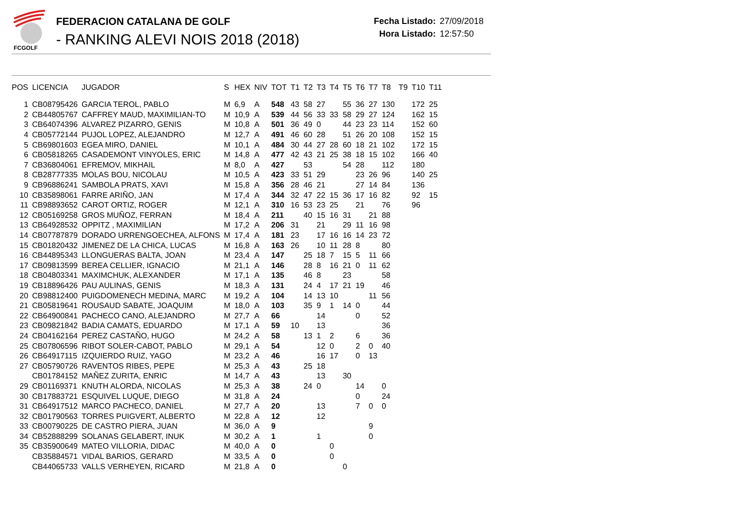FCGOLF
FEDERACION CATALANA DE GOLF
- RANKING ALEVI NOIS 2018 (2018)
Fecha Listado: 27/09/2018
Hora Listado: 12:57:50
| POS | LICENCIA | JUGADOR | S | HEX | NIV | TOT | T1 | T2 | T3 | T4 | T5 | T6 | T7 | T8 | T9 | T10 | T11 |
| --- | --- | --- | --- | --- | --- | --- | --- | --- | --- | --- | --- | --- | --- | --- | --- | --- | --- |
| 1 | CB08795426 | GARCIA TEROL, PABLO | M | 6,9 | A | 548 | 43 | 58 | 27 | | 55 | 36 | 27 | 130 | | 172 | 25 |
| 2 | CB44805767 | CAFFREY MAUD, MAXIMILIAN-TO | M | 10,9 | A | 539 | 44 | 56 | 33 | 33 | 58 | 29 | 27 | 124 | | 162 | 15 |
| 3 | CB64074396 | ALVAREZ PIZARRO, GENIS | M | 10,8 | A | 501 | 36 | 49 | 0 | | 44 | 23 | 23 | 114 | | 152 | 60 |
| 4 | CB05772144 | PUJOL LOPEZ, ALEJANDRO | M | 12,7 | A | 491 | 46 | 60 | 28 | | 51 | 26 | 20 | 108 | | 152 | 15 |
| 5 | CB69801603 | EGEA MIRO, DANIEL | M | 10,1 | A | 484 | 30 | 44 | 27 | 28 | 60 | 18 | 21 | 102 | | 172 | 15 |
| 6 | CB05818265 | CASADEMONT VINYOLES, ERIC | M | 14,8 | A | 477 | 42 | 43 | 21 | 25 | 38 | 18 | 15 | 102 | | 166 | 40 |
| 7 | CB36804061 | EFREMOV, MIKHAIL | M | 8,0 | A | 427 | | 53 | | | 54 | 28 | | 112 | | 180 | |
| 8 | CB28777335 | MOLAS BOU, NICOLAU | M | 10,5 | A | 423 | 33 | 51 | 29 | | | 23 | 26 | 96 | | 140 | 25 |
| 9 | CB96886241 | SAMBOLA PRATS, XAVI | M | 15,8 | A | 356 | 28 | 46 | 21 | | | 27 | 14 | 84 | | 136 | |
| 10 | CB35898061 | FARRE ARIÑO, JAN | M | 17,4 | A | 344 | 32 | 47 | 22 | 15 | 36 | 17 | 16 | 82 | | 92 | 15 |
| 11 | CB98893652 | CAROT ORTIZ, ROGER | M | 12,1 | A | 310 | 16 | 53 | 23 | 25 | | 21 | | 76 | | 96 | |
| 12 | CB05169258 | GROS MUÑOZ, FERRAN | M | 18,4 | A | 211 | | 40 | 15 | 16 | 31 | | 21 | 88 | | | |
| 13 | CB64928532 | OPPITZ , MAXIMILIAN | M | 17,2 | A | 206 | 31 | | 21 | | 29 | 11 | 16 | 98 | | | |
| 14 | CB07787879 | DORADO URRENGOECHEA, ALFONS | M | 17,4 | A | 181 | 23 | | 17 | 16 | 16 | 14 | 23 | 72 | | | |
| 15 | CB01820432 | JIMENEZ DE LA CHICA, LUCAS | M | 16,8 | A | 163 | 26 | | 10 | 11 | 28 | 8 | | 80 | | | |
| 16 | CB44895343 | LLONGUERAS BALTA, JOAN | M | 23,4 | A | 147 | | 25 | 18 | 7 | 15 | 5 | 11 | 66 | | | |
| 17 | CB09813599 | BEREA CELLIER, IGNACIO | M | 21,1 | A | 146 | | 28 | 8 | 16 | 21 | 0 | 11 | 62 | | | |
| 18 | CB04803341 | MAXIMCHUK, ALEXANDER | M | 17,1 | A | 135 | | 46 | 8 | | 23 | | | 58 | | | |
| 19 | CB18896426 | PAU AULINAS, GENIS | M | 18,3 | A | 131 | | 24 | 4 | 17 | 21 | 19 | | 46 | | | |
| 20 | CB98812400 | PUIGDOMENECH MEDINA, MARC | M | 19,2 | A | 104 | | 14 | 13 | 10 | | | 11 | 56 | | | |
| 21 | CB05819641 | ROUSAUD SABATE, JOAQUIM | M | 18,0 | A | 103 | | 35 | 9 | 1 | 14 | 0 | | 44 | | | |
| 22 | CB64900841 | PACHECO CANO, ALEJANDRO | M | 27,7 | A | 66 | | | 14 | | | 0 | | 52 | | | |
| 23 | CB09821842 | BADIA CAMATS, EDUARDO | M | 17,1 | A | 59 | 10 | | 13 | | | | | 36 | | | |
| 24 | CB04162164 | PEREZ CASTAÑO, HUGO | M | 24,2 | A | 58 | | 13 | 1 | 2 | | 6 | | 36 | | | |
| 25 | CB07806596 | RIBOT SOLER-CABOT, PABLO | M | 29,1 | A | 54 | | | 12 | 0 | | 2 | 0 | 40 | | | |
| 26 | CB64917115 | IZQUIERDO RUIZ, YAGO | M | 23,2 | A | 46 | | | 16 | 17 | | 0 | 13 | | | | |
| 27 | CB05790726 | RAVENTOS RIBES, PEPE | M | 25,3 | A | 43 | | 25 | 18 | | | | | | | | |
| | CB01784152 | MAÑEZ ZURITA, ENRIC | M | 14,7 | A | 43 | | | 13 | | 30 | | | | | | |
| 29 | CB01169371 | KNUTH ALORDA, NICOLAS | M | 25,3 | A | 38 | | 24 | 0 | | | 14 | | 0 | | | |
| 30 | CB17883721 | ESQUIVEL LUQUE, DIEGO | M | 31,8 | A | 24 | | | | | | 0 | | 24 | | | |
| 31 | CB64917512 | MARCO PACHECO, DANIEL | M | 27,7 | A | 20 | | | 13 | | | 7 | 0 | 0 | | | |
| 32 | CB01790563 | TORRES PUIGVERT, ALBERTO | M | 22,8 | A | 12 | | | 12 | | | | | | | | |
| 33 | CB00790225 | DE CASTRO PIERA, JUAN | M | 36,0 | A | 9 | | | | | | | 9 | | | | |
| 34 | CB52888299 | SOLANAS GELABERT, INUK | M | 30,2 | A | 1 | | | 1 | | | | 0 | | | | |
| 35 | CB35900649 | MATEO VILLORIA, DIDAC | M | 40,0 | A | 0 | | | | 0 | | | | | | | |
| | CB35884571 | VIDAL BARIOS, GERARD | M | 33,5 | A | 0 | | | | 0 | | | | | | | |
| | CB44065733 | VALLS VERHEYEN, RICARD | M | 21,8 | A | 0 | | | | | 0 | | | | | | |